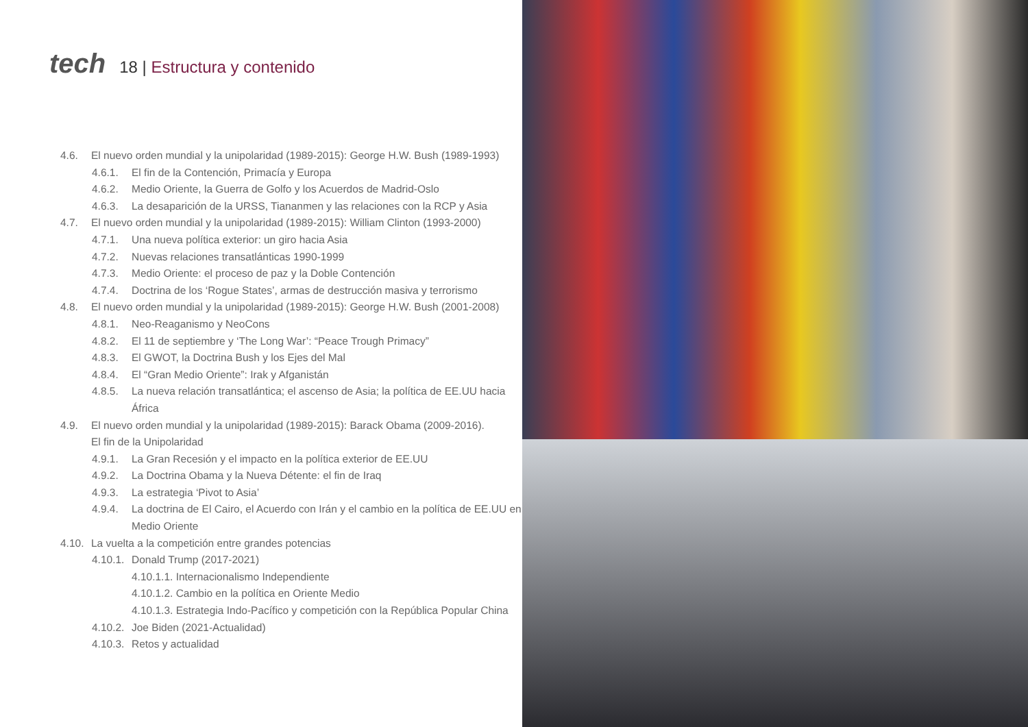tech
18 | Estructura y contenido
4.6. El nuevo orden mundial y la unipolaridad (1989-2015): George H.W. Bush (1989-1993)
4.6.1. El fin de la Contención, Primacía y Europa
4.6.2. Medio Oriente, la Guerra de Golfo y los Acuerdos de Madrid-Oslo
4.6.3. La desaparición de la URSS, Tiananmen y las relaciones con la RCP y Asia
4.7. El nuevo orden mundial y la unipolaridad (1989-2015): William Clinton (1993-2000)
4.7.1. Una nueva política exterior: un giro hacia Asia
4.7.2. Nuevas relaciones transatlánticas 1990-1999
4.7.3. Medio Oriente: el proceso de paz y la Doble Contención
4.7.4. Doctrina de los ‘Rogue States’, armas de destrucción masiva y terrorismo
4.8. El nuevo orden mundial y la unipolaridad (1989-2015): George H.W. Bush (2001-2008)
4.8.1. Neo-Reaganismo y NeoCons
4.8.2. El 11 de septiembre y ‘The Long War’: “Peace Trough Primacy”
4.8.3. El GWOT, la Doctrina Bush y los Ejes del Mal
4.8.4. El “Gran Medio Oriente”: Irak y Afganistán
4.8.5. La nueva relación transatlántica; el ascenso de Asia; la política de EE.UU hacia África
4.9. El nuevo orden mundial y la unipolaridad (1989-2015): Barack Obama (2009-2016).
El fin de la Unipolaridad
4.9.1. La Gran Recesión y el impacto en la política exterior de EE.UU
4.9.2. La Doctrina Obama y la Nueva Détente: el fin de Iraq
4.9.3. La estrategia ‘Pivot to Asia’
4.9.4. La doctrina de El Cairo, el Acuerdo con Irán y el cambio en la política de EE.UU en Medio Oriente
4.10.
La vuelta a la competición entre grandes potencias
4.10.1.
Donald Trump (2017-2021)
4.10.1.1. Internacionalismo Independiente
4.10.1.2. Cambio en la política en Oriente Medio
4.10.1.3. Estrategia Indo-Pacífico y competición con la República Popular China
4.10.2.
Joe Biden (2021-Actualidad)
4.10.3.
Retos y actualidad